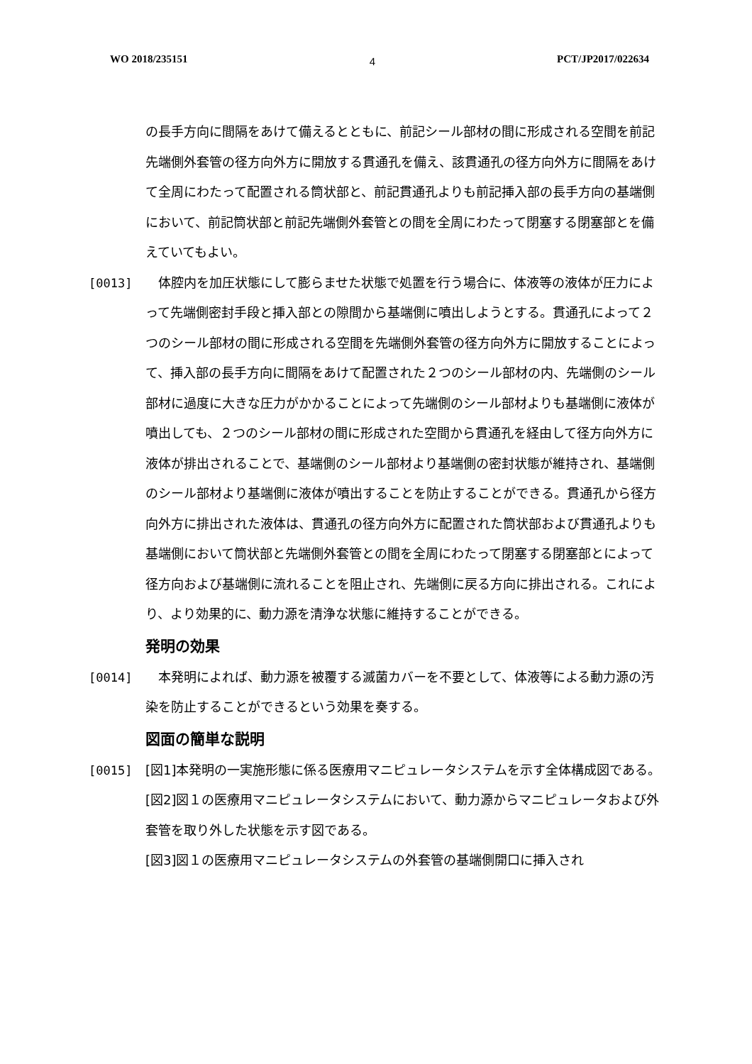WO 2018/235151 4 PCT/JP2017/022634
の長手方向に間隔をあけて備えるとともに、前記シール部材の間に形成される空間を前記先端側外套管の径方向外方に開放する貫通孔を備え、該貫通孔の径方向外方に間隔をあけて全周にわたって配置される筒状部と、前記貫通孔よりも前記挿入部の長手方向の基端側において、前記筒状部と前記先端側外套管との間を全周にわたって閉塞する閉塞部とを備えていてもよい。
[0013]
　体腔内を加圧状態にして膨らませた状態で処置を行う場合に、体液等の液体が圧力によって先端側密封手段と挿入部との隙間から基端側に噴出しようとする。貫通孔によって２つのシール部材の間に形成される空間を先端側外套管の径方向外方に開放することによって、挿入部の長手方向に間隔をあけて配置された２つのシール部材の内、先端側のシール部材に過度に大きな圧力がかかることによって先端側のシール部材よりも基端側に液体が噴出しても、２つのシール部材の間に形成された空間から貫通孔を経由して径方向外方に液体が排出されることで、基端側のシール部材より基端側の密封状態が維持され、基端側のシール部材より基端側に液体が噴出することを防止することができる。貫通孔から径方向外方に排出された液体は、貫通孔の径方向外方に配置された筒状部および貫通孔よりも基端側において筒状部と先端側外套管との間を全周にわたって閉塞する閉塞部とによって径方向および基端側に流れることを阻止され、先端側に戻る方向に排出される。これにより、より効果的に、動力源を清浄な状態に維持することができる。
発明の効果
[0014]
　本発明によれば、動力源を被覆する滅菌カバーを不要として、体液等による動力源の汚染を防止することができるという効果を奏する。
図面の簡単な説明
[0015]
[図1]本発明の一実施形態に係る医療用マニピュレータシステムを示す全体構成図である。
[図2]図１の医療用マニピュレータシステムにおいて、動力源からマニピュレータおよび外套管を取り外した状態を示す図である。
[図3]図１の医療用マニピュレータシステムの外套管の基端側開口に挿入され